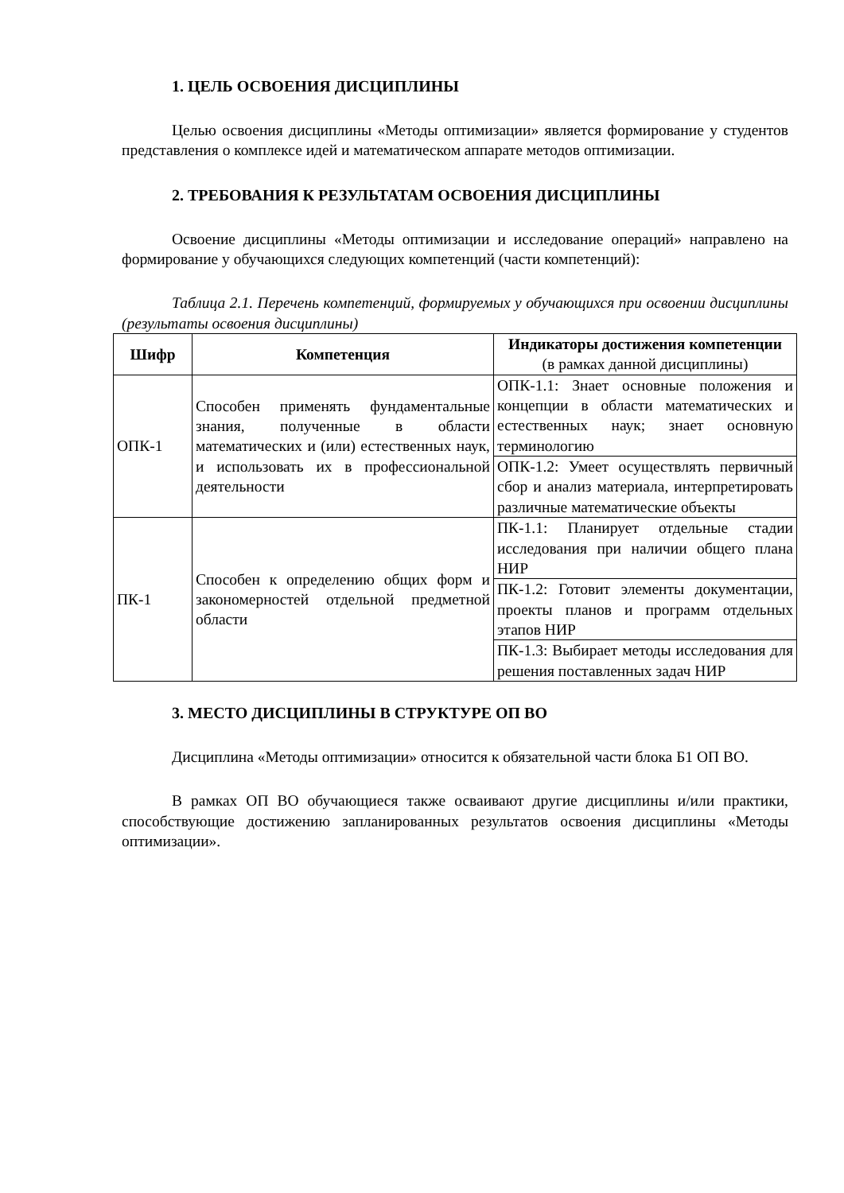1. ЦЕЛЬ ОСВОЕНИЯ ДИСЦИПЛИНЫ
Целью освоения дисциплины «Методы оптимизации» является формирование у студентов представления о комплексе идей и математическом аппарате методов оптимизации.
2. ТРЕБОВАНИЯ К РЕЗУЛЬТАТАМ ОСВОЕНИЯ ДИСЦИПЛИНЫ
Освоение дисциплины «Методы оптимизации и исследование операций» направлено на формирование у обучающихся следующих компетенций (части компетенций):
Таблица 2.1. Перечень компетенций, формируемых у обучающихся при освоении дисциплины (результаты освоения дисциплины)
| Шифр | Компетенция | Индикаторы достижения компетенции (в рамках данной дисциплины) |
| --- | --- | --- |
| ОПК-1 | Способен применять фундаментальные знания, полученные в области математических и (или) естественных наук, и использовать их в профессиональной деятельности | ОПК-1.1: Знает основные положения и концепции в области математических и естественных наук; знает основную терминологию |
| | | ОПК-1.2: Умеет осуществлять первичный сбор и анализ материала, интерпретировать различные математические объекты |
| ПК-1 | Способен к определению общих форм и закономерностей отдельной предметной области | ПК-1.1: Планирует отдельные стадии исследования при наличии общего плана НИР |
| | | ПК-1.2: Готовит элементы документации, проекты планов и программ отдельных этапов НИР |
| | | ПК-1.3: Выбирает методы исследования для решения поставленных задач НИР |
3. МЕСТО ДИСЦИПЛИНЫ В СТРУКТУРЕ ОП ВО
Дисциплина «Методы оптимизации» относится к обязательной части блока Б1 ОП ВО.
В рамках ОП ВО обучающиеся также осваивают другие дисциплины и/или практики, способствующие достижению запланированных результатов освоения дисциплины «Методы оптимизации».